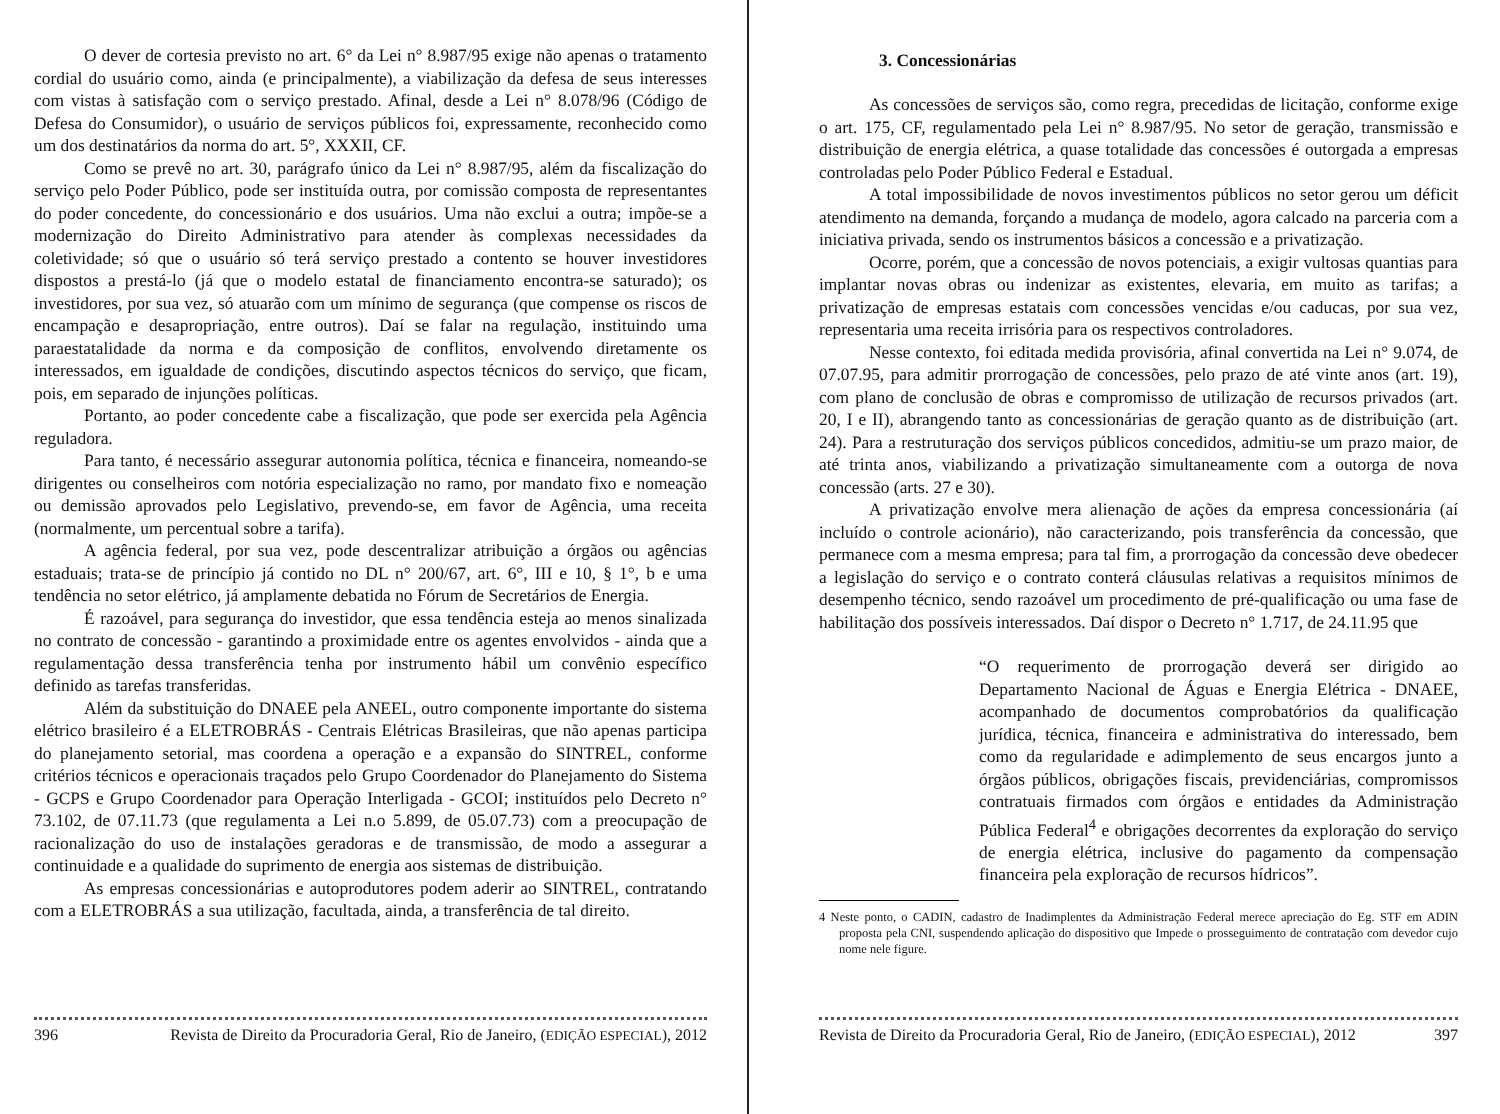O dever de cortesia previsto no art. 6° da Lei n° 8.987/95 exige não apenas o tratamento cordial do usuário como, ainda (e principalmente), a viabilização da defesa de seus interesses com vistas à satisfação com o serviço prestado. Afinal, desde a Lei n° 8.078/96 (Código de Defesa do Consumidor), o usuário de serviços públicos foi, expressamente, reconhecido como um dos destinatários da norma do art. 5°, XXXII, CF.
Como se prevê no art. 30, parágrafo único da Lei n° 8.987/95, além da fiscalização do serviço pelo Poder Público, pode ser instituída outra, por comissão composta de representantes do poder concedente, do concessionário e dos usuários. Uma não exclui a outra; impõe-se a modernização do Direito Administrativo para atender às complexas necessidades da coletividade; só que o usuário só terá serviço prestado a contento se houver investidores dispostos a prestá-lo (já que o modelo estatal de financiamento encontra-se saturado); os investidores, por sua vez, só atuarão com um mínimo de segurança (que compense os riscos de encampação e desapropriação, entre outros). Daí se falar na regulação, instituindo uma paraestatalidade da norma e da composição de conflitos, envolvendo diretamente os interessados, em igualdade de condições, discutindo aspectos técnicos do serviço, que ficam, pois, em separado de injunções políticas.
Portanto, ao poder concedente cabe a fiscalização, que pode ser exercida pela Agência reguladora.
Para tanto, é necessário assegurar autonomia política, técnica e financeira, nomeando-se dirigentes ou conselheiros com notória especialização no ramo, por mandato fixo e nomeação ou demissão aprovados pelo Legislativo, prevendo-se, em favor de Agência, uma receita (normalmente, um percentual sobre a tarifa).
A agência federal, por sua vez, pode descentralizar atribuição a órgãos ou agências estaduais; trata-se de princípio já contido no DL n° 200/67, art. 6°, III e 10, § 1°, b e uma tendência no setor elétrico, já amplamente debatida no Fórum de Secretários de Energia.
É razoável, para segurança do investidor, que essa tendência esteja ao menos sinalizada no contrato de concessão - garantindo a proximidade entre os agentes envolvidos - ainda que a regulamentação dessa transferência tenha por instrumento hábil um convênio específico definido as tarefas transferidas.
Além da substituição do DNAEE pela ANEEL, outro componente importante do sistema elétrico brasileiro é a ELETROBRÁS - Centrais Elétricas Brasileiras, que não apenas participa do planejamento setorial, mas coordena a operação e a expansão do SINTREL, conforme critérios técnicos e operacionais traçados pelo Grupo Coordenador do Planejamento do Sistema - GCPS e Grupo Coordenador para Operação Interligada - GCOI; instituídos pelo Decreto n° 73.102, de 07.11.73 (que regulamenta a Lei n.o 5.899, de 05.07.73) com a preocupação de racionalização do uso de instalações geradoras e de transmissão, de modo a assegurar a continuidade e a qualidade do suprimento de energia aos sistemas de distribuição.
As empresas concessionárias e autoprodutores podem aderir ao SINTREL, contratando com a ELETROBRÁS a sua utilização, facultada, ainda, a transferência de tal direito.
396 Revista de Direito da Procuradoria Geral, Rio de Janeiro, (EDIÇÃO ESPECIAL), 2012
3. Concessionárias
As concessões de serviços são, como regra, precedidas de licitação, conforme exige o art. 175, CF, regulamentado pela Lei n° 8.987/95. No setor de geração, transmissão e distribuição de energia elétrica, a quase totalidade das concessões é outorgada a empresas controladas pelo Poder Público Federal e Estadual.
A total impossibilidade de novos investimentos públicos no setor gerou um déficit atendimento na demanda, forçando a mudança de modelo, agora calcado na parceria com a iniciativa privada, sendo os instrumentos básicos a concessão e a privatização.
Ocorre, porém, que a concessão de novos potenciais, a exigir vultosas quantias para implantar novas obras ou indenizar as existentes, elevaria, em muito as tarifas; a privatização de empresas estatais com concessões vencidas e/ou caducas, por sua vez, representaria uma receita irrisória para os respectivos controladores.
Nesse contexto, foi editada medida provisória, afinal convertida na Lei n° 9.074, de 07.07.95, para admitir prorrogação de concessões, pelo prazo de até vinte anos (art. 19), com plano de conclusão de obras e compromisso de utilização de recursos privados (art. 20, I e II), abrangendo tanto as concessionárias de geração quanto as de distribuição (art. 24). Para a restruturação dos serviços públicos concedidos, admitiu-se um prazo maior, de até trinta anos, viabilizando a privatização simultaneamente com a outorga de nova concessão (arts. 27 e 30).
A privatização envolve mera alienação de ações da empresa concessionária (aí incluído o controle acionário), não caracterizando, pois transferência da concessão, que permanece com a mesma empresa; para tal fim, a prorrogação da concessão deve obedecer a legislação do serviço e o contrato conterá cláusulas relativas a requisitos mínimos de desempenho técnico, sendo razoável um procedimento de pré-qualificação ou uma fase de habilitação dos possíveis interessados. Daí dispor o Decreto n° 1.717, de 24.11.95 que
“O requerimento de prorrogação deverá ser dirigido ao Departamento Nacional de Águas e Energia Elétrica - DNAEE, acompanhado de documentos comprobatórios da qualificação jurídica, técnica, financeira e administrativa do interessado, bem como da regularidade e adimplemento de seus encargos junto a órgãos públicos, obrigações fiscais, previdenciárias, compromissos contratuais firmados com órgãos e entidades da Administração Pública Federal<sup>4</sup> e obrigações decorrentes da exploração do serviço de energia elétrica, inclusive do pagamento da compensação financeira pela exploração de recursos hídricos”.
4 Neste ponto, o CADIN, cadastro de Inadimplentes da Administração Federal merece apreciação do Eg. STF em ADIN proposta pela CNI, suspendendo aplicação do dispositivo que Impede o prosseguimento de contratação com devedor cujo nome nele figure.
Revista de Direito da Procuradoria Geral, Rio de Janeiro, (EDIÇÃO ESPECIAL), 2012 397